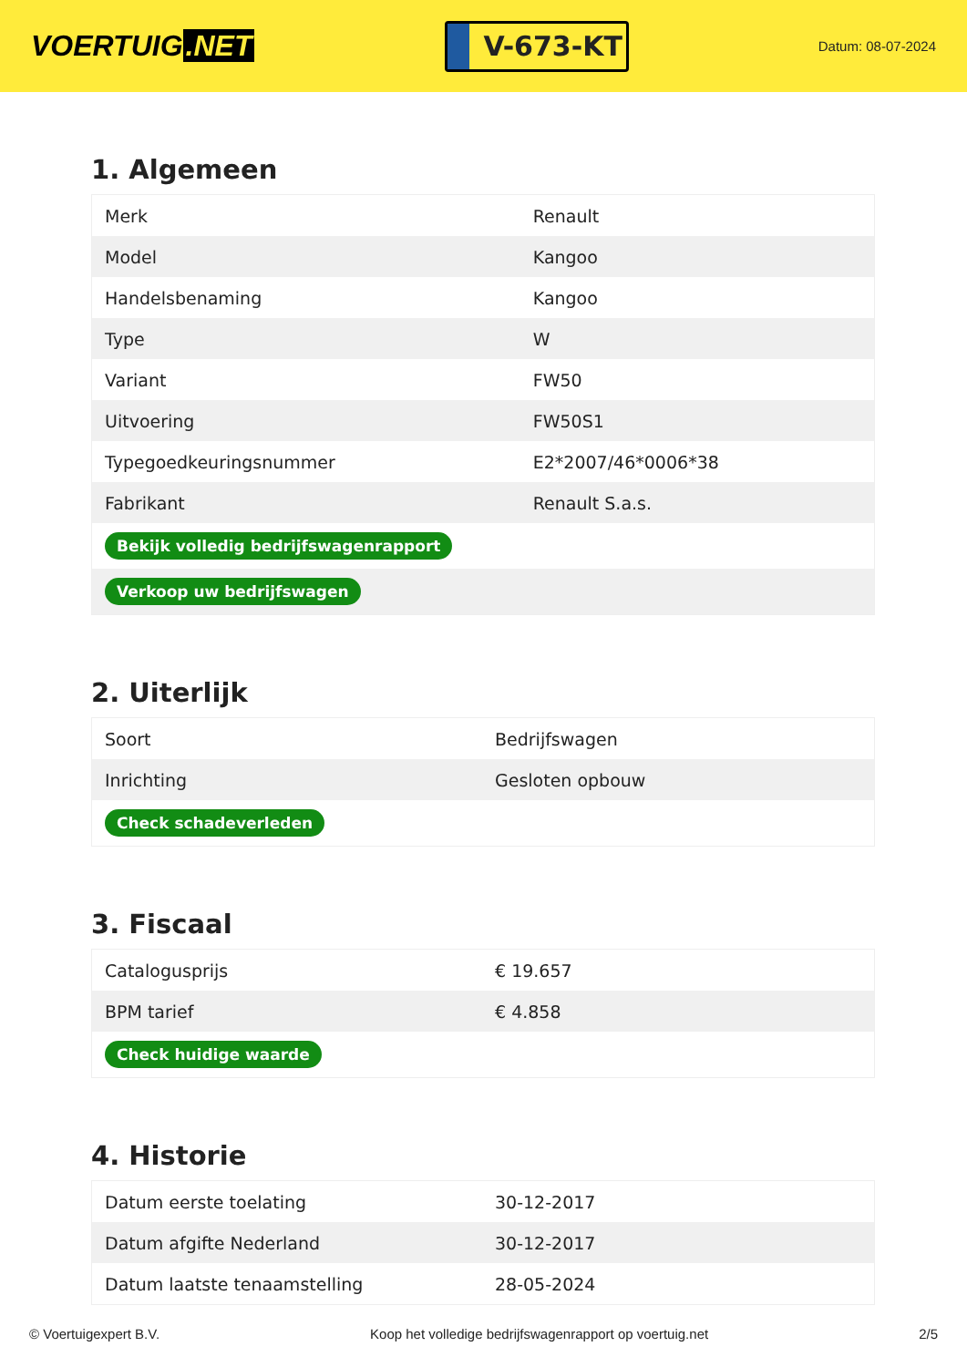VOERTUIG.NET
V-673-KT
Datum: 08-07-2024
1. Algemeen
| Merk | Renault |
| Model | Kangoo |
| Handelsbenaming | Kangoo |
| Type | W |
| Variant | FW50 |
| Uitvoering | FW50S1 |
| Typegoedkeuringsnummer | E2*2007/46*0006*38 |
| Fabrikant | Renault S.a.s. |
| Bekijk volledig bedrijfswagenrapport | |
| Verkoop uw bedrijfswagen | |
2. Uiterlijk
| Soort | Bedrijfswagen |
| Inrichting | Gesloten opbouw |
| Check schadeverleden | |
3. Fiscaal
| Catalogusprijs | € 19.657 |
| BPM tarief | € 4.858 |
| Check huidige waarde | |
4. Historie
| Datum eerste toelating | 30-12-2017 |
| Datum afgifte Nederland | 30-12-2017 |
| Datum laatste tenaamstelling | 28-05-2024 |
© Voertuigexpert B.V. Koop het volledige bedrijfswagenrapport op voertuig.net 2/5